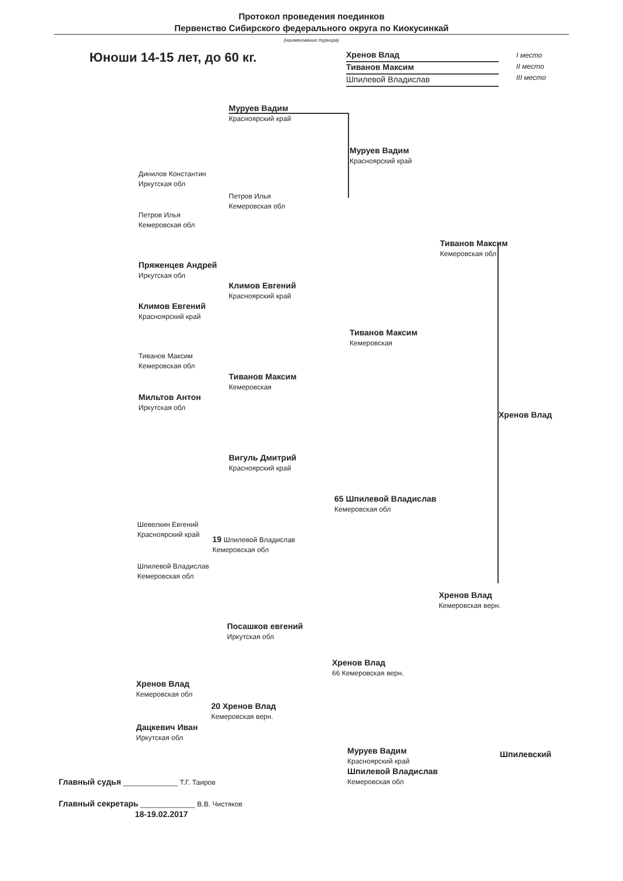Протокол проведения поединков
Первенство Сибирского федерального округа по Киокусинкай
(наименование турнира)
Юноши 14-15 лет, до 60 кг.
Хренов Влад
Тиванов Максим
Шпилевой Владислав
I место
II место
III место
Муруев Вадим
Красноярский край
Муруев Вадим
Красноярский край
Динилов Константин
Иркутская обл
Петров Илья
Кемеровская обл
Петров Илья
Кемеровская обл
Тиванов Максим
Кемеровская обл
Пряженцев Андрей
Иркутская обл
Климов Евгений
Красноярский край
Климов Евгений
Красноярский край
Тиванов Максим
Кемеровская
Тиванов Максим
Кемеровская обл
Тиванов Максим
Кемеровская
Мильтов Антон
Иркутская обл
Хренов Влад
Вигуль Дмитрий
Красноярский край
65 Шпилевой Владислав
Кемеровская обл
Шевелкин Евгений
Красноярский край
19 Шпилевой Владислав
Кемеровская обл
Шпилевой Владислав
Кемеровская обл
Хренов Влад
Кемеровская верн.
Посашков евгений
Иркутская обл
Хренов Влад
66 Кемеровская верн.
Хренов Влад
Кемеровская обл
20 Хренов Влад
Кемеровская верн.
Дацкевич Иван
Иркутская обл
Муруев Вадим
Красноярский край
Шпилевой Владислав
Кемеровская обл
Шпилевский
Главный судья ______________ Т.Г. Таиров
Главный секретарь ______________ В.В. Чистяков
18-19.02.2017